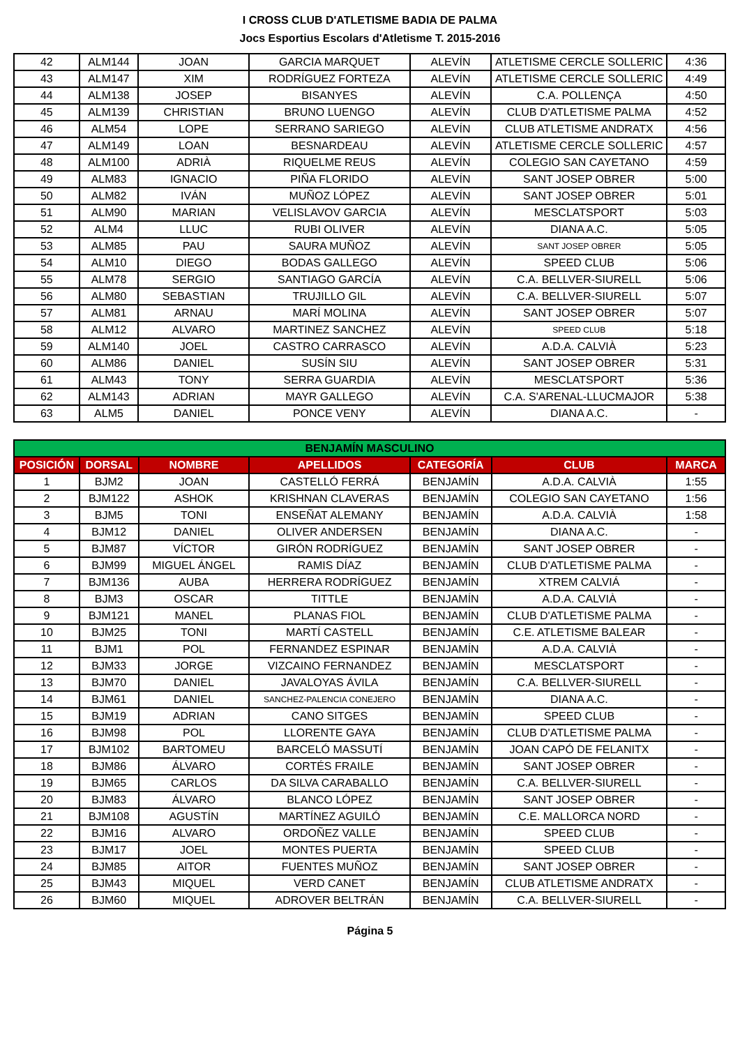I CROSS CLUB D'ATLETISME BADIA DE PALMA
Jocs Esportius Escolars d'Atletisme T. 2015-2016
| 42 | ALM144 | JOAN | GARCIA MARQUET | ALEVÍN | ATLETISME CERCLE SOLLERIC | 4:36 |
| 43 | ALM147 | XIM | RODRÍGUEZ FORTEZA | ALEVÍN | ATLETISME CERCLE SOLLERIC | 4:49 |
| 44 | ALM138 | JOSEP | BISANYES | ALEVÍN | C.A. POLLENÇA | 4:50 |
| 45 | ALM139 | CHRISTIAN | BRUNO LUENGO | ALEVÍN | CLUB D'ATLETISME PALMA | 4:52 |
| 46 | ALM54 | LOPE | SERRANO SARIEGO | ALEVÍN | CLUB ATLETISME ANDRATX | 4:56 |
| 47 | ALM149 | LOAN | BESNARDEAU | ALEVÍN | ATLETISME CERCLE SOLLERIC | 4:57 |
| 48 | ALM100 | ADRIÀ | RIQUELME REUS | ALEVÍN | COLEGIO SAN CAYETANO | 4:59 |
| 49 | ALM83 | IGNACIO | PIÑA FLORIDO | ALEVÍN | SANT JOSEP OBRER | 5:00 |
| 50 | ALM82 | IVÁN | MUÑOZ LÓPEZ | ALEVÍN | SANT JOSEP OBRER | 5:01 |
| 51 | ALM90 | MARIAN | VELISLAVOV GARCIA | ALEVÍN | MESCLATSPORT | 5:03 |
| 52 | ALM4 | LLUC | RUBI OLIVER | ALEVÍN | DIANA A.C. | 5:05 |
| 53 | ALM85 | PAU | SAURA MUÑOZ | ALEVÍN | SANT JOSEP OBRER | 5:05 |
| 54 | ALM10 | DIEGO | BODAS GALLEGO | ALEVÍN | SPEED CLUB | 5:06 |
| 55 | ALM78 | SERGIO | SANTIAGO GARCÍA | ALEVÍN | C.A. BELLVER-SIURELL | 5:06 |
| 56 | ALM80 | SEBASTIAN | TRUJILLO GIL | ALEVÍN | C.A. BELLVER-SIURELL | 5:07 |
| 57 | ALM81 | ARNAU | MARÍ MOLINA | ALEVÍN | SANT JOSEP OBRER | 5:07 |
| 58 | ALM12 | ALVARO | MARTINEZ SANCHEZ | ALEVÍN | SPEED CLUB | 5:18 |
| 59 | ALM140 | JOEL | CASTRO CARRASCO | ALEVÍN | A.D.A. CALVIÀ | 5:23 |
| 60 | ALM86 | DANIEL | SUSÍN SIU | ALEVÍN | SANT JOSEP OBRER | 5:31 |
| 61 | ALM43 | TONY | SERRA GUARDIA | ALEVÍN | MESCLATSPORT | 5:36 |
| 62 | ALM143 | ADRIAN | MAYR GALLEGO | ALEVÍN | C.A. S'ARENAL-LLUCMAJOR | 5:38 |
| 63 | ALM5 | DANIEL | PONCE VENY | ALEVÍN | DIANA A.C. | - |
| BENJAMÍN MASCULINO | | | | | | |
| --- | --- | --- | --- | --- | --- | --- |
| POSICIÓN | DORSAL | NOMBRE | APELLIDOS | CATEGORÍA | CLUB | MARCA |
| 1 | BJM2 | JOAN | CASTELLÓ FERRÁ | BENJAMÍN | A.D.A. CALVIÀ | 1:55 |
| 2 | BJM122 | ASHOK | KRISHNAN CLAVERAS | BENJAMÍN | COLEGIO SAN CAYETANO | 1:56 |
| 3 | BJM5 | TONI | ENSEÑAT ALEMANY | BENJAMÍN | A.D.A. CALVIÀ | 1:58 |
| 4 | BJM12 | DANIEL | OLIVER ANDERSEN | BENJAMÍN | DIANA A.C. | - |
| 5 | BJM87 | VÍCTOR | GIRÓN RODRÍGUEZ | BENJAMÍN | SANT JOSEP OBRER | - |
| 6 | BJM99 | MIGUEL ÁNGEL | RAMIS DÍAZ | BENJAMÍN | CLUB D'ATLETISME PALMA | - |
| 7 | BJM136 | AUBA | HERRERA RODRÍGUEZ | BENJAMÍN | XTREM CALVIÁ | - |
| 8 | BJM3 | OSCAR | TITTLE | BENJAMÍN | A.D.A. CALVIÀ | - |
| 9 | BJM121 | MANEL | PLANAS FIOL | BENJAMÍN | CLUB D'ATLETISME PALMA | - |
| 10 | BJM25 | TONI | MARTÍ CASTELL | BENJAMÍN | C.E. ATLETISME BALEAR | - |
| 11 | BJM1 | POL | FERNANDEZ ESPINAR | BENJAMÍN | A.D.A. CALVIÀ | - |
| 12 | BJM33 | JORGE | VIZCAINO FERNANDEZ | BENJAMÍN | MESCLATSPORT | - |
| 13 | BJM70 | DANIEL | JAVALOYAS ÁVILA | BENJAMÍN | C.A. BELLVER-SIURELL | - |
| 14 | BJM61 | DANIEL | SANCHEZ-PALENCIA CONEJERO | BENJAMÍN | DIANA A.C. | - |
| 15 | BJM19 | ADRIAN | CANO SITGES | BENJAMÍN | SPEED CLUB | - |
| 16 | BJM98 | POL | LLORENTE GAYA | BENJAMÍN | CLUB D'ATLETISME PALMA | - |
| 17 | BJM102 | BARTOMEU | BARCELÓ MASSUTÍ | BENJAMÍN | JOAN CAPÓ DE FELANITX | - |
| 18 | BJM86 | ÁLVARO | CORTÉS FRAILE | BENJAMÍN | SANT JOSEP OBRER | - |
| 19 | BJM65 | CARLOS | DA SILVA CARABALLO | BENJAMÍN | C.A. BELLVER-SIURELL | - |
| 20 | BJM83 | ÁLVARO | BLANCO LÓPEZ | BENJAMÍN | SANT JOSEP OBRER | - |
| 21 | BJM108 | AGUSTÍN | MARTÍNEZ AGUILÓ | BENJAMÍN | C.E. MALLORCA NORD | - |
| 22 | BJM16 | ALVARO | ORDOÑEZ VALLE | BENJAMÍN | SPEED CLUB | - |
| 23 | BJM17 | JOEL | MONTES PUERTA | BENJAMÍN | SPEED CLUB | - |
| 24 | BJM85 | AITOR | FUENTES MUÑOZ | BENJAMÍN | SANT JOSEP OBRER | - |
| 25 | BJM43 | MIQUEL | VERD CANET | BENJAMÍN | CLUB ATLETISME ANDRATX | - |
| 26 | BJM60 | MIQUEL | ADROVER BELTRÁN | BENJAMÍN | C.A. BELLVER-SIURELL | - |
Página 5